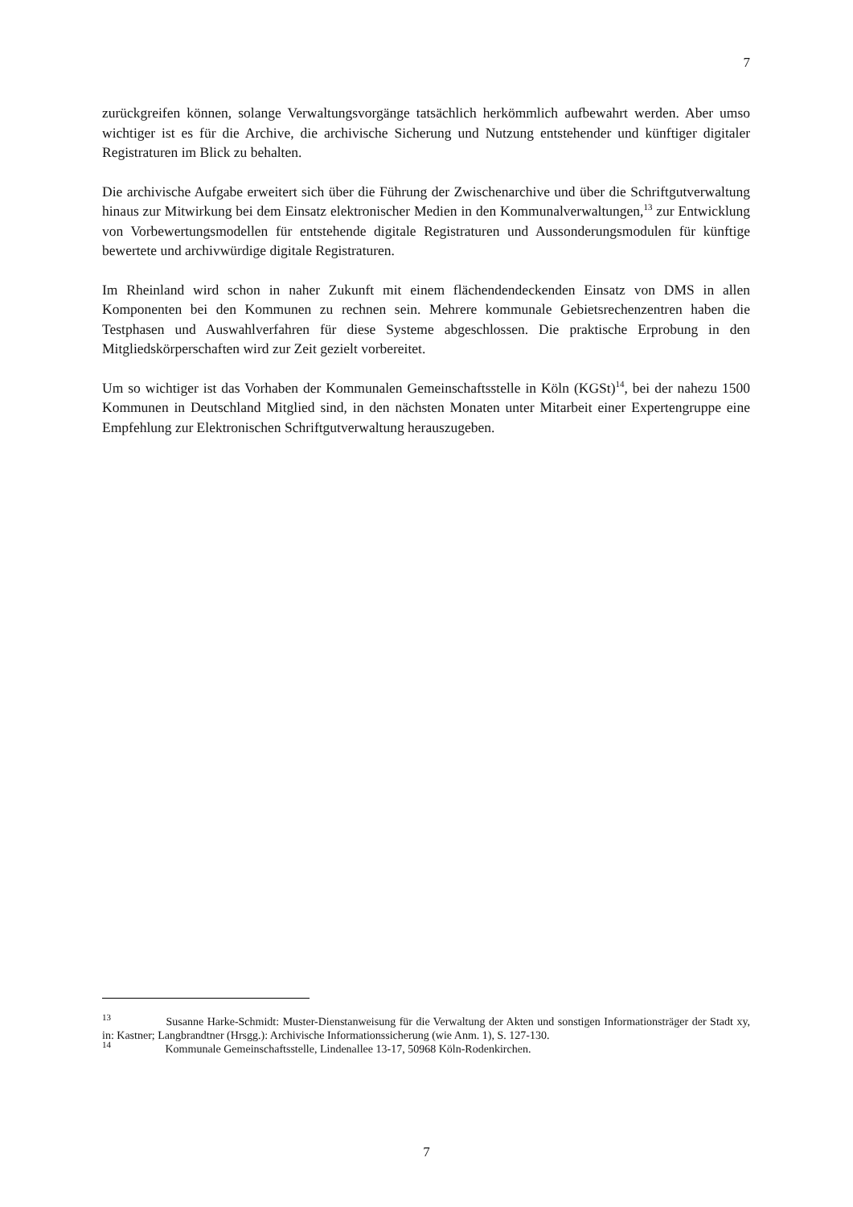7
zurückgreifen können, solange Verwaltungsvorgänge tatsächlich herkömmlich aufbewahrt werden. Aber umso wichtiger ist es für die Archive, die archivische Sicherung und Nutzung entstehender und künftiger digitaler Registraturen im Blick zu behalten.
Die archivische Aufgabe erweitert sich über die Führung der Zwischenarchive und über die Schriftgutverwaltung hinaus zur Mitwirkung bei dem Einsatz elektronischer Medien in den Kommunalverwaltungen,<sup>13</sup> zur Entwicklung von Vorbewertungsmodellen für entstehende digitale Registraturen und Aussonderungsmodulen für künftige bewertete und archivwürdige digitale Registraturen.
Im Rheinland wird schon in naher Zukunft mit einem flächendendeckenden Einsatz von DMS in allen Komponenten bei den Kommunen zu rechnen sein. Mehrere kommunale Gebietsrechenzentren haben die Testphasen und Auswahlverfahren für diese Systeme abgeschlossen. Die praktische Erprobung in den Mitgliedskörperschaften wird zur Zeit gezielt vorbereitet.
Um so wichtiger ist das Vorhaben der Kommunalen Gemeinschaftsstelle in Köln (KGSt)<sup>14</sup>, bei der nahezu 1500 Kommunen in Deutschland Mitglied sind, in den nächsten Monaten unter Mitarbeit einer Expertengruppe eine Empfehlung zur Elektronischen Schriftgutverwaltung herauszugeben.
<sup>13</sup> Susanne Harke-Schmidt: Muster-Dienstanweisung für die Verwaltung der Akten und sonstigen Informationsträger der Stadt xy, in: Kastner; Langbrandtner (Hrsgg.): Archivische Informationssicherung (wie Anm. 1), S. 127-130.
<sup>14</sup> Kommunale Gemeinschaftsstelle, Lindenallee 13-17, 50968 Köln-Rodenkirchen.
7